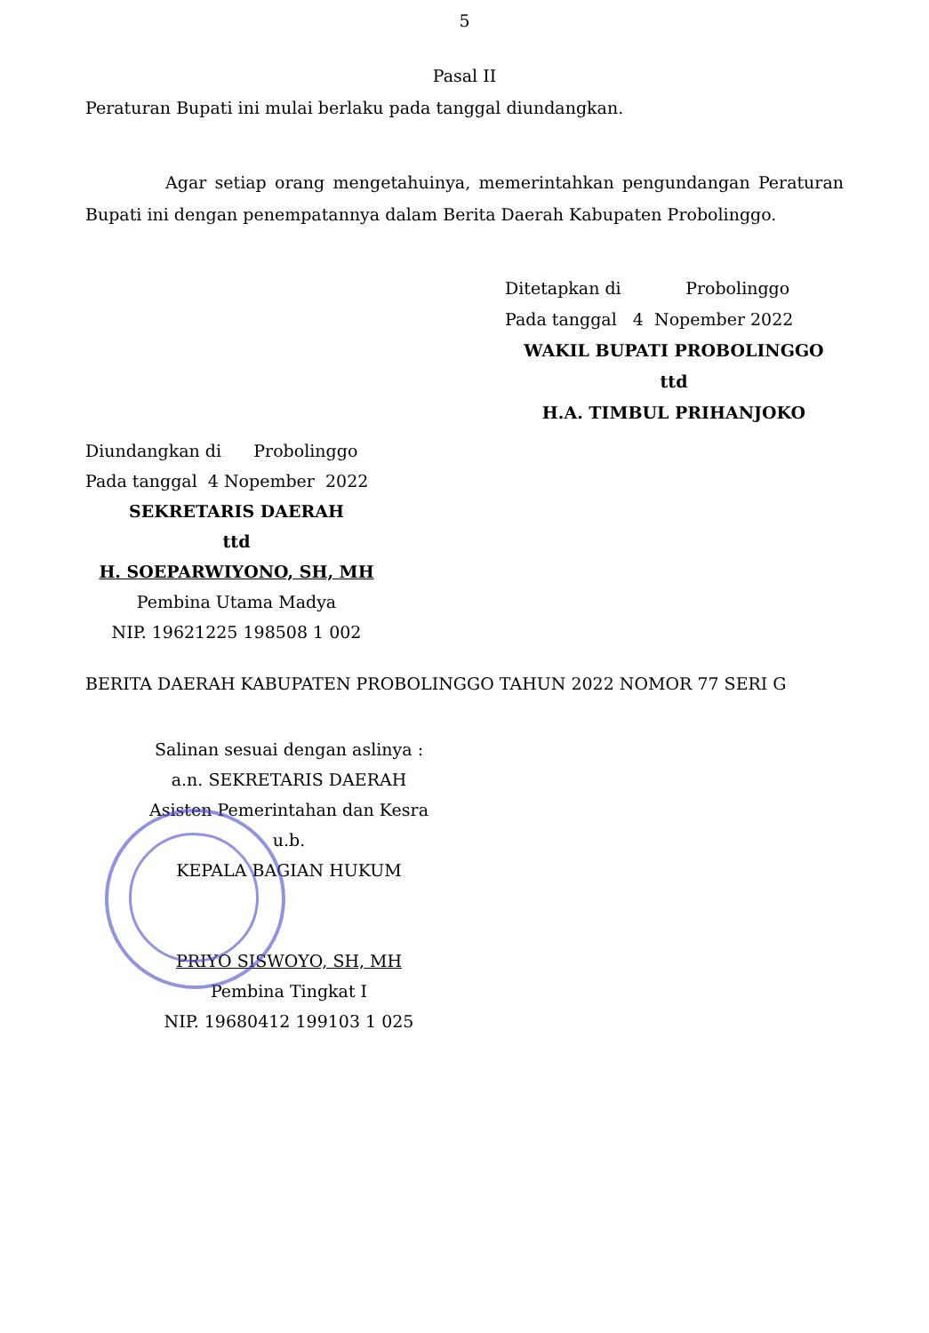5
Pasal II
Peraturan Bupati ini mulai berlaku pada tanggal diundangkan.
Agar setiap orang mengetahuinya, memerintahkan pengundangan Peraturan Bupati ini dengan penempatannya dalam Berita Daerah Kabupaten Probolinggo.
Ditetapkan di Probolinggo
Pada tanggal 4 Nopember 2022
WAKIL BUPATI PROBOLINGGO
ttd
H.A. TIMBUL PRIHANJOKO
Diundangkan di Probolinggo
Pada tanggal 4 Nopember 2022
SEKRETARIS DAERAH
ttd
H. SOEPARWIYONO, SH, MH
Pembina Utama Madya
NIP. 19621225 198508 1 002
BERITA DAERAH KABUPATEN PROBOLINGGO TAHUN 2022 NOMOR 77 SERI G
Salinan sesuai dengan aslinya :
a.n. SEKRETARIS DAERAH
Asisten Pemerintahan dan Kesra
u.b.
KEPALA BAGIAN HUKUM
PRIYO SISWOYO, SH, MH
Pembina Tingkat I
NIP. 19680412 199103 1 025